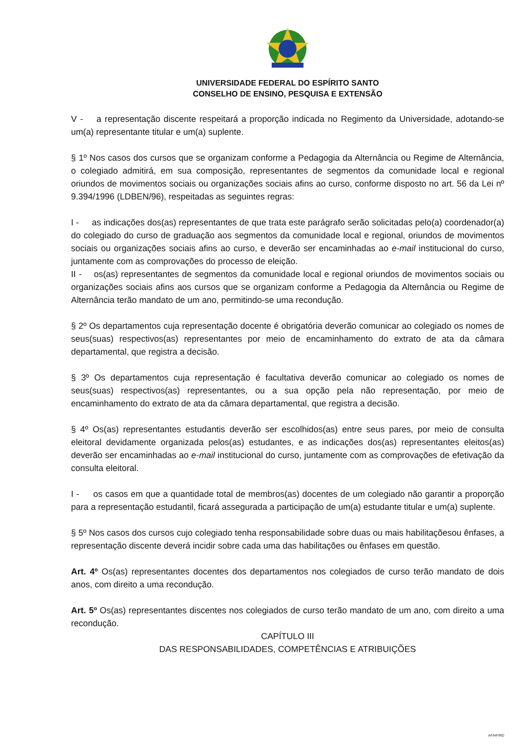UNIVERSIDADE FEDERAL DO ESPÍRITO SANTO
CONSELHO DE ENSINO, PESQUISA E EXTENSÃO
V - a representação discente respeitará a proporção indicada no Regimento da Universidade, adotando-se um(a) representante titular e um(a) suplente.
§ 1º Nos casos dos cursos que se organizam conforme a Pedagogia da Alternância ou Regime de Alternância, o colegiado admitirá, em sua composição, representantes de segmentos da comunidade local e regional oriundos de movimentos sociais ou organizações sociais afins ao curso, conforme disposto no art. 56 da Lei nº 9.394/1996 (LDBEN/96), respeitadas as seguintes regras:
I - as indicações dos(as) representantes de que trata este parágrafo serão solicitadas pelo(a) coordenador(a) do colegiado do curso de graduação aos segmentos da comunidade local e regional, oriundos de movimentos sociais ou organizações sociais afins ao curso, e deverão ser encaminhadas ao e-mail institucional do curso, juntamente com as comprovações do processo de eleição.
II - os(as) representantes de segmentos da comunidade local e regional oriundos de movimentos sociais ou organizações sociais afins aos cursos que se organizam conforme a Pedagogia da Alternância ou Regime de Alternância terão mandato de um ano, permitindo-se uma recondução.
§ 2º Os departamentos cuja representação docente é obrigatória deverão comunicar ao colegiado os nomes de seus(suas) respectivos(as) representantes por meio de encaminhamento do extrato de ata da câmara departamental, que registra a decisão.
§ 3º Os departamentos cuja representação é facultativa deverão comunicar ao colegiado os nomes de seus(suas) respectivos(as) representantes, ou a sua opção pela não representação, por meio de encaminhamento do extrato de ata da câmara departamental, que registra a decisão.
§ 4º Os(as) representantes estudantis deverão ser escolhidos(as) entre seus pares, por meio de consulta eleitoral devidamente organizada pelos(as) estudantes, e as indicações dos(as) representantes eleitos(as) deverão ser encaminhadas ao e-mail institucional do curso, juntamente com as comprovações de efetivação da consulta eleitoral.
I - os casos em que a quantidade total de membros(as) docentes de um colegiado não garantir a proporção para a representação estudantil, ficará assegurada a participação de um(a) estudante titular e um(a) suplente.
§ 5º Nos casos dos cursos cujo colegiado tenha responsabilidade sobre duas ou mais habilitaçõesou ênfases, a representação discente deverá incidir sobre cada uma das habilitações ou ênfases em questão.
Art. 4º Os(as) representantes docentes dos departamentos nos colegiados de curso terão mandato de dois anos, com direito a uma recondução.
Art. 5º Os(as) representantes discentes nos colegiados de curso terão mandato de um ano, com direito a uma recondução.
CAPÍTULO III
DAS RESPONSABILIDADES, COMPETÊNCIAS E ATRIBUIÇÕES
AF/HF/RD